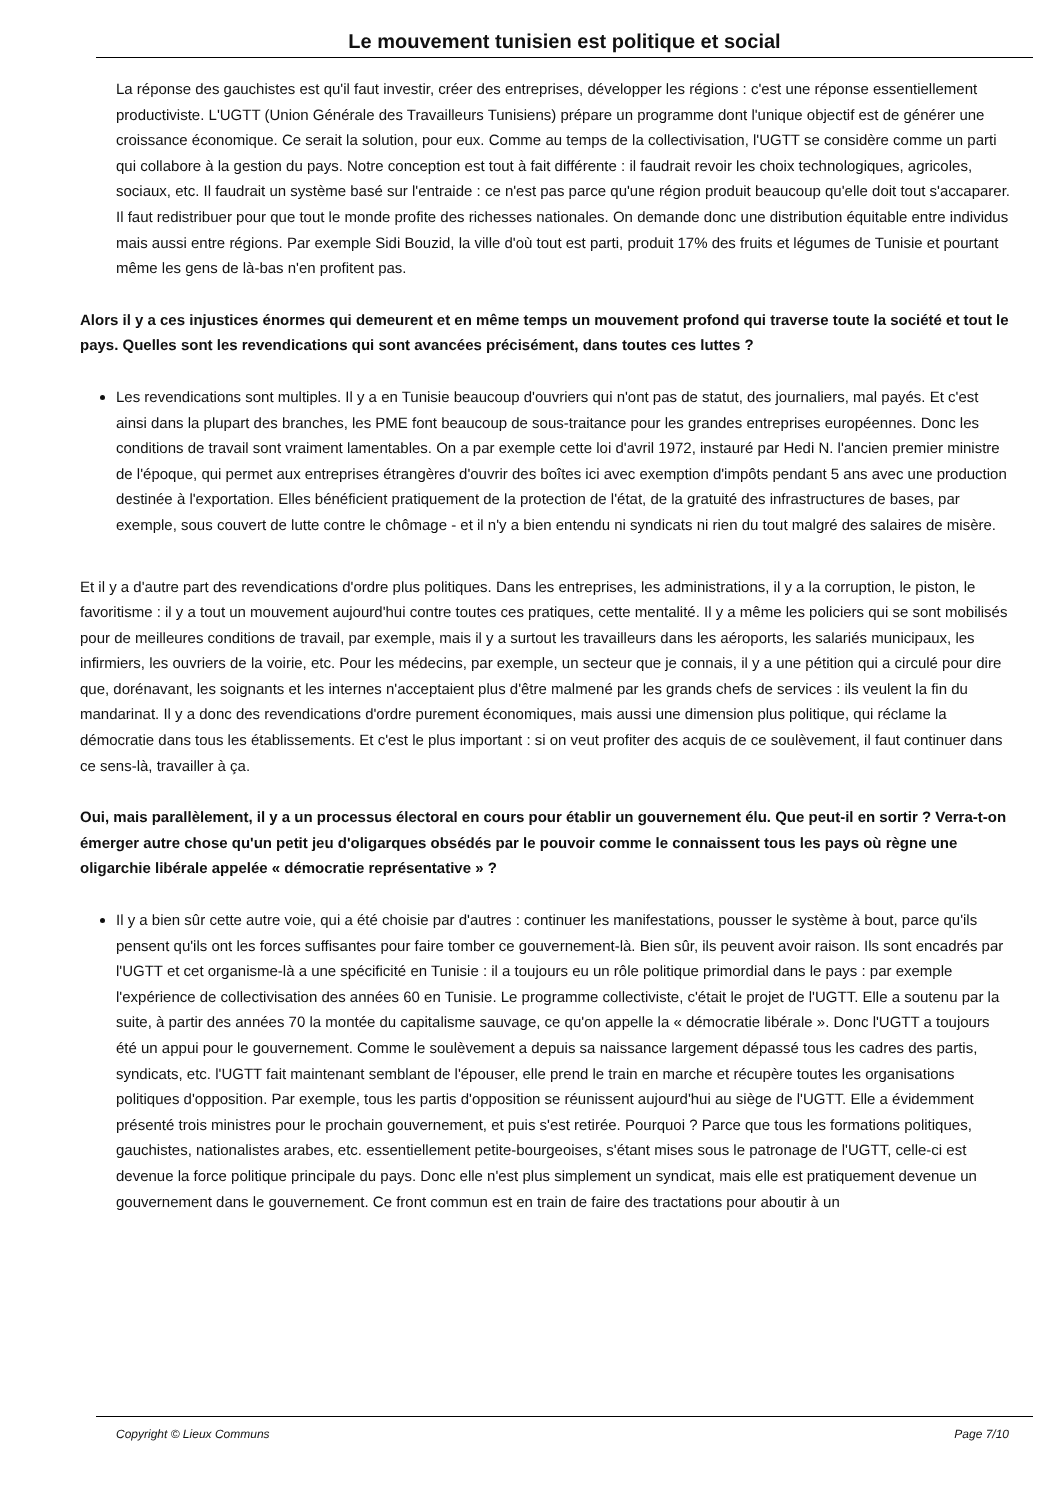Le mouvement tunisien est politique et social
La réponse des gauchistes est qu'il faut investir, créer des entreprises, développer les régions : c'est une réponse essentiellement productiviste. L'UGTT (Union Générale des Travailleurs Tunisiens) prépare un programme dont l'unique objectif est de générer une croissance économique. Ce serait la solution, pour eux. Comme au temps de la collectivisation, l'UGTT se considère comme un parti qui collabore à la gestion du pays. Notre conception est tout à fait différente : il faudrait revoir les choix technologiques, agricoles, sociaux, etc. Il faudrait un système basé sur l'entraide : ce n'est pas parce qu'une région produit beaucoup qu'elle doit tout s'accaparer. Il faut redistribuer pour que tout le monde profite des richesses nationales. On demande donc une distribution équitable entre individus mais aussi entre régions. Par exemple Sidi Bouzid, la ville d'où tout est parti, produit 17% des fruits et légumes de Tunisie et pourtant même les gens de là-bas n'en profitent pas.
Alors il y a ces injustices énormes qui demeurent et en même temps un mouvement profond qui traverse toute la société et tout le pays. Quelles sont les revendications qui sont avancées précisément, dans toutes ces luttes ?
Les revendications sont multiples. Il y a en Tunisie beaucoup d'ouvriers qui n'ont pas de statut, des journaliers, mal payés. Et c'est ainsi dans la plupart des branches, les PME font beaucoup de sous-traitance pour les grandes entreprises européennes. Donc les conditions de travail sont vraiment lamentables. On a par exemple cette loi d'avril 1972, instauré par Hedi N. l'ancien premier ministre de l'époque, qui permet aux entreprises étrangères d'ouvrir des boîtes ici avec exemption d'impôts pendant 5 ans avec une production destinée à l'exportation. Elles bénéficient pratiquement de la protection de l'état, de la gratuité des infrastructures de bases, par exemple, sous couvert de lutte contre le chômage - et il n'y a bien entendu ni syndicats ni rien du tout malgré des salaires de misère.
Et il y a d'autre part des revendications d'ordre plus politiques. Dans les entreprises, les administrations, il y a la corruption, le piston, le favoritisme : il y a tout un mouvement aujourd'hui contre toutes ces pratiques, cette mentalité. Il y a même les policiers qui se sont mobilisés pour de meilleures conditions de travail, par exemple, mais il y a surtout les travailleurs dans les aéroports, les salariés municipaux, les infirmiers, les ouvriers de la voirie, etc. Pour les médecins, par exemple, un secteur que je connais, il y a une pétition qui a circulé pour dire que, dorénavant, les soignants et les internes n'acceptaient plus d'être malmené par les grands chefs de services : ils veulent la fin du mandarinat. Il y a donc des revendications d'ordre purement économiques, mais aussi une dimension plus politique, qui réclame la démocratie dans tous les établissements. Et c'est le plus important : si on veut profiter des acquis de ce soulèvement, il faut continuer dans ce sens-là, travailler à ça.
Oui, mais parallèlement, il y a un processus électoral en cours pour établir un gouvernement élu. Que peut-il en sortir ? Verra-t-on émerger autre chose qu'un petit jeu d'oligarques obsédés par le pouvoir comme le connaissent tous les pays où règne une oligarchie libérale appelée « démocratie représentative » ?
Il y a bien sûr cette autre voie, qui a été choisie par d'autres : continuer les manifestations, pousser le système à bout, parce qu'ils pensent qu'ils ont les forces suffisantes pour faire tomber ce gouvernement-là. Bien sûr, ils peuvent avoir raison. Ils sont encadrés par l'UGTT et cet organisme-là a une spécificité en Tunisie : il a toujours eu un rôle politique primordial dans le pays : par exemple l'expérience de collectivisation des années 60 en Tunisie. Le programme collectiviste, c'était le projet de l'UGTT. Elle a soutenu par la suite, à partir des années 70 la montée du capitalisme sauvage, ce qu'on appelle la « démocratie libérale ». Donc l'UGTT a toujours été un appui pour le gouvernement. Comme le soulèvement a depuis sa naissance largement dépassé tous les cadres des partis, syndicats, etc. l'UGTT fait maintenant semblant de l'épouser, elle prend le train en marche et récupère toutes les organisations politiques d'opposition. Par exemple, tous les partis d'opposition se réunissent aujourd'hui au siège de l'UGTT. Elle a évidemment présenté trois ministres pour le prochain gouvernement, et puis s'est retirée. Pourquoi ? Parce que tous les formations politiques, gauchistes, nationalistes arabes, etc. essentiellement petite-bourgeoises, s'étant mises sous le patronage de l'UGTT, celle-ci est devenue la force politique principale du pays. Donc elle n'est plus simplement un syndicat, mais elle est pratiquement devenue un gouvernement dans le gouvernement. Ce front commun est en train de faire des tractations pour aboutir à un
Copyright © Lieux Communs Page 7/10